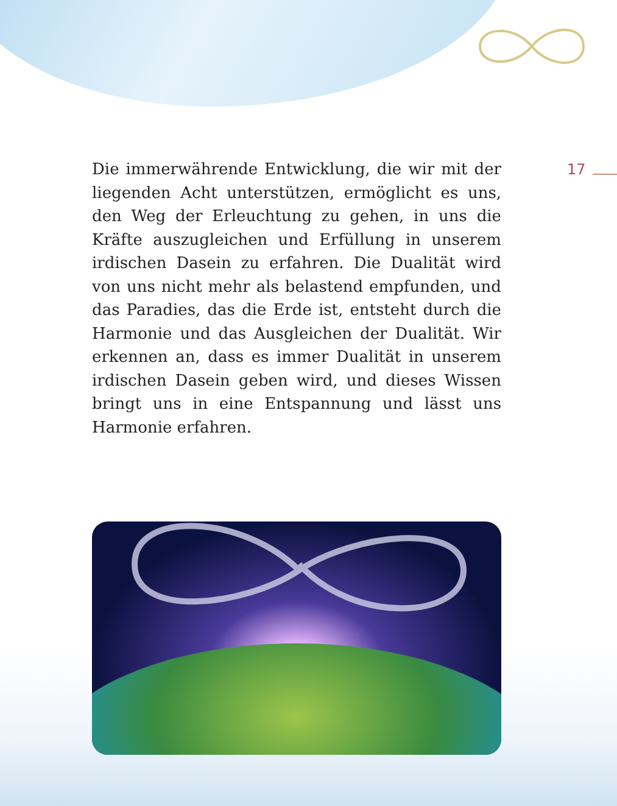Die immerwährende Entwicklung, die wir mit der liegenden Acht unterstützen, ermöglicht es uns, den Weg der Erleuchtung zu gehen, in uns die Kräfte auszugleichen und Erfüllung in unserem irdischen Dasein zu erfahren. Die Dualität wird von uns nicht mehr als belastend empfunden, und das Paradies, das die Erde ist, entsteht durch die Harmonie und das Ausgleichen der Dualität. Wir erkennen an, dass es immer Dualität in unserem irdischen Dasein geben wird, und dieses Wissen bringt uns in eine Entspannung und lässt uns Harmonie erfahren.
17